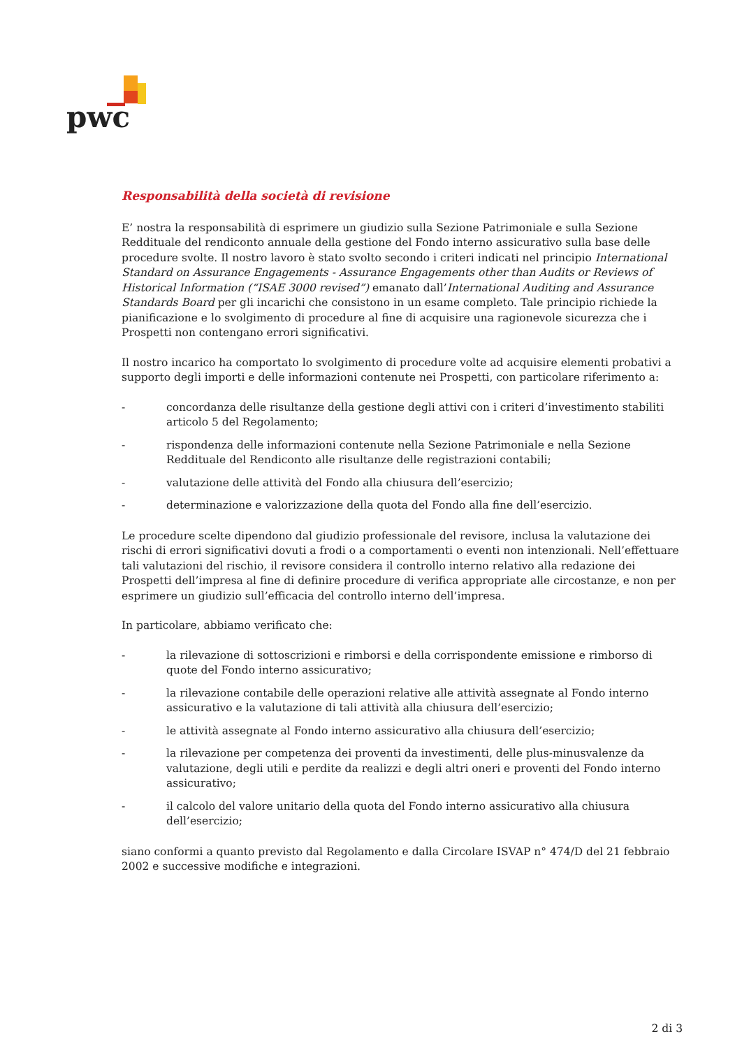pwc
Responsabilità della società di revisione
E’ nostra la responsabilità di esprimere un giudizio sulla Sezione Patrimoniale e sulla Sezione Reddituale del rendiconto annuale della gestione del Fondo interno assicurativo sulla base delle procedure svolte. Il nostro lavoro è stato svolto secondo i criteri indicati nel principio International Standard on Assurance Engagements - Assurance Engagements other than Audits or Reviews of Historical Information (“ISAE 3000 revised”) emanato dall’International Auditing and Assurance Standards Board per gli incarichi che consistono in un esame completo. Tale principio richiede la pianificazione e lo svolgimento di procedure al fine di acquisire una ragionevole sicurezza che i Prospetti non contengano errori significativi.
Il nostro incarico ha comportato lo svolgimento di procedure volte ad acquisire elementi probativi a supporto degli importi e delle informazioni contenute nei Prospetti, con particolare riferimento a:
- concordanza delle risultanze della gestione degli attivi con i criteri d’investimento stabiliti articolo 5 del Regolamento;
- rispondenza delle informazioni contenute nella Sezione Patrimoniale e nella Sezione Reddituale del Rendiconto alle risultanze delle registrazioni contabili;
- valutazione delle attività del Fondo alla chiusura dell’esercizio;
- determinazione e valorizzazione della quota del Fondo alla fine dell’esercizio.
Le procedure scelte dipendono dal giudizio professionale del revisore, inclusa la valutazione dei rischi di errori significativi dovuti a frodi o a comportamenti o eventi non intenzionali. Nell’effettuare tali valutazioni del rischio, il revisore considera il controllo interno relativo alla redazione dei Prospetti dell’impresa al fine di definire procedure di verifica appropriate alle circostanze, e non per esprimere un giudizio sull’efficacia del controllo interno dell’impresa.
In particolare, abbiamo verificato che:
- la rilevazione di sottoscrizioni e rimborsi e della corrispondente emissione e rimborso di quote del Fondo interno assicurativo;
- la rilevazione contabile delle operazioni relative alle attività assegnate al Fondo interno assicurativo e la valutazione di tali attività alla chiusura dell’esercizio;
- le attività assegnate al Fondo interno assicurativo alla chiusura dell’esercizio;
- la rilevazione per competenza dei proventi da investimenti, delle plus-minusvalenze da valutazione, degli utili e perdite da realizzi e degli altri oneri e proventi del Fondo interno assicurativo;
- il calcolo del valore unitario della quota del Fondo interno assicurativo alla chiusura dell’esercizio;
siano conformi a quanto previsto dal Regolamento e dalla Circolare ISVAP n° 474/D del 21 febbraio 2002 e successive modifiche e integrazioni.
2 di 3